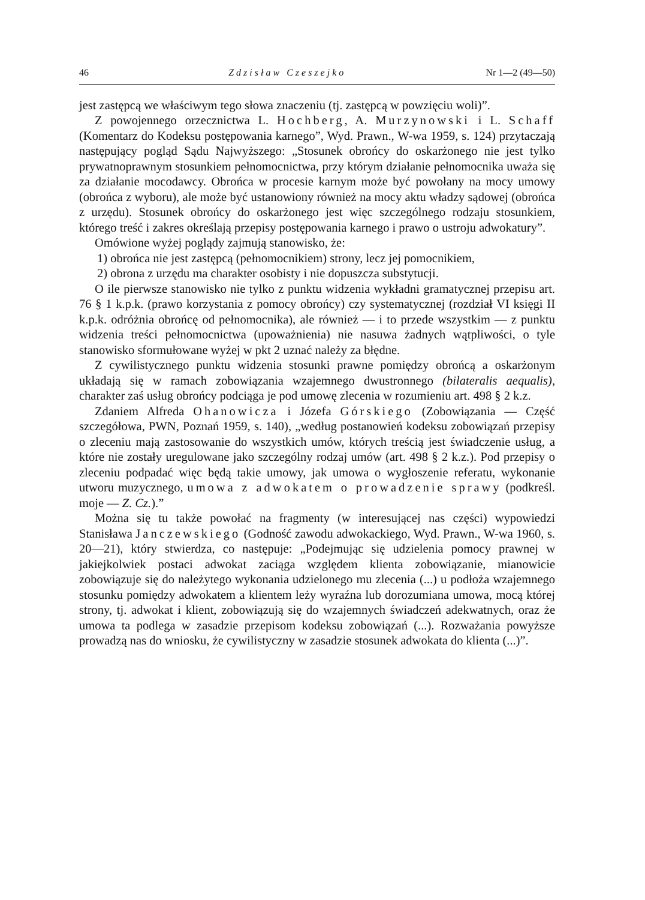46 Zdzisław Czeszejko Nr 1—2 (49—50)
jest zastępcą we właściwym tego słowa znaczeniu (tj. zastępcą w powzięciu woli)”.
Z powojennego orzecznictwa L. Hochberg, A. Murzynowski i L. Schaff (Komentarz do Kodeksu postępowania karnego”, Wyd. Prawn., W-wa 1959, s. 124) przytaczają następujący pogląd Sądu Najwyższego: „Stosunek obrońcy do oskarżonego nie jest tylko prywatnoprawnym stosunkiem pełnomocnictwa, przy którym działanie pełnomocnika uważa się za działanie mocodawcy. Obrońca w procesie karnym może być powołany na mocy umowy (obrońca z wyboru), ale może być ustanowiony również na mocy aktu władzy sądowej (obrońca z urzędu). Stosunek obrońcy do oskarżonego jest więc szczególnego rodzaju stosunkiem, którego treść i zakres określają przepisy postępowania karnego i prawo o ustroju adwokatury”.
Omówione wyżej poglądy zajmują stanowisko, że:
1) obrońca nie jest zastępcą (pełnomocnikiem) strony, lecz jej pomocnikiem,
2) obrona z urzędu ma charakter osobisty i nie dopuszcza substytucji.
O ile pierwsze stanowisko nie tylko z punktu widzenia wykładni gramatycznej przepisu art. 76 § 1 k.p.k. (prawo korzystania z pomocy obrońcy) czy systematycznej (rozdział VI księgi II k.p.k. odróżnia obrońcę od pełnomocnika), ale również — i to przede wszystkim — z punktu widzenia treści pełnomocnictwa (upoważnienia) nie nasuwa żadnych wątpliwości, o tyle stanowisko sformułowane wyżej w pkt 2 uznać należy za błędne.
Z cywilistycznego punktu widzenia stosunki prawne pomiędzy obrońcą a oskarżonym układają się w ramach zobowiązania wzajemnego dwustronnego (bilateralis aequalis), charakter zaś usług obrońcy podciąga je pod umowę zlecenia w rozumieniu art. 498 § 2 k.z.
Zdaniem Alfreda Ohanowicza i Józefa Górskiego (Zobowiązania — Część szczegółowa, PWN, Poznań 1959, s. 140), „według postanowień kodeksu zobowiązań przepisy o zleceniu mają zastosowanie do wszystkich umów, których treścią jest świadczenie usług, a które nie zostały uregulowane jako szczególny rodzaj umów (art. 498 § 2 k.z.). Pod przepisy o zleceniu podpadać więc będą takie umowy, jak umowa o wygłoszenie referatu, wykonanie utworu muzycznego, umowa z adwokatem o prowadzenie sprawy (podkreśl. moje — Z. Cz.).”
Można się tu także powołać na fragmenty (w interesującej nas części) wypowiedzi Stanisława Janczewskiego (Godność zawodu adwokackiego, Wyd. Prawn., W-wa 1960, s. 20—21), który stwierdza, co następuje: „Podejmując się udzielenia pomocy prawnej w jakiejkolwiek postaci adwokat zaciąga względem klienta zobowiązanie, mianowicie zobowiązuje się do należytego wykonania udzielonego mu zlecenia (...) u podłoża wzajemnego stosunku pomiędzy adwokatem a klientem leży wyraźna lub dorozumiana umowa, mocą której strony, tj. adwokat i klient, zobowiązują się do wzajemnych świadczeń adekwatnych, oraz że umowa ta podlega w zasadzie przepisom kodeksu zobowiązań (...). Rozważania powyższe prowadzą nas do wniosku, że cywilistyczny w zasadzie stosunek adwokata do klienta (...)”.